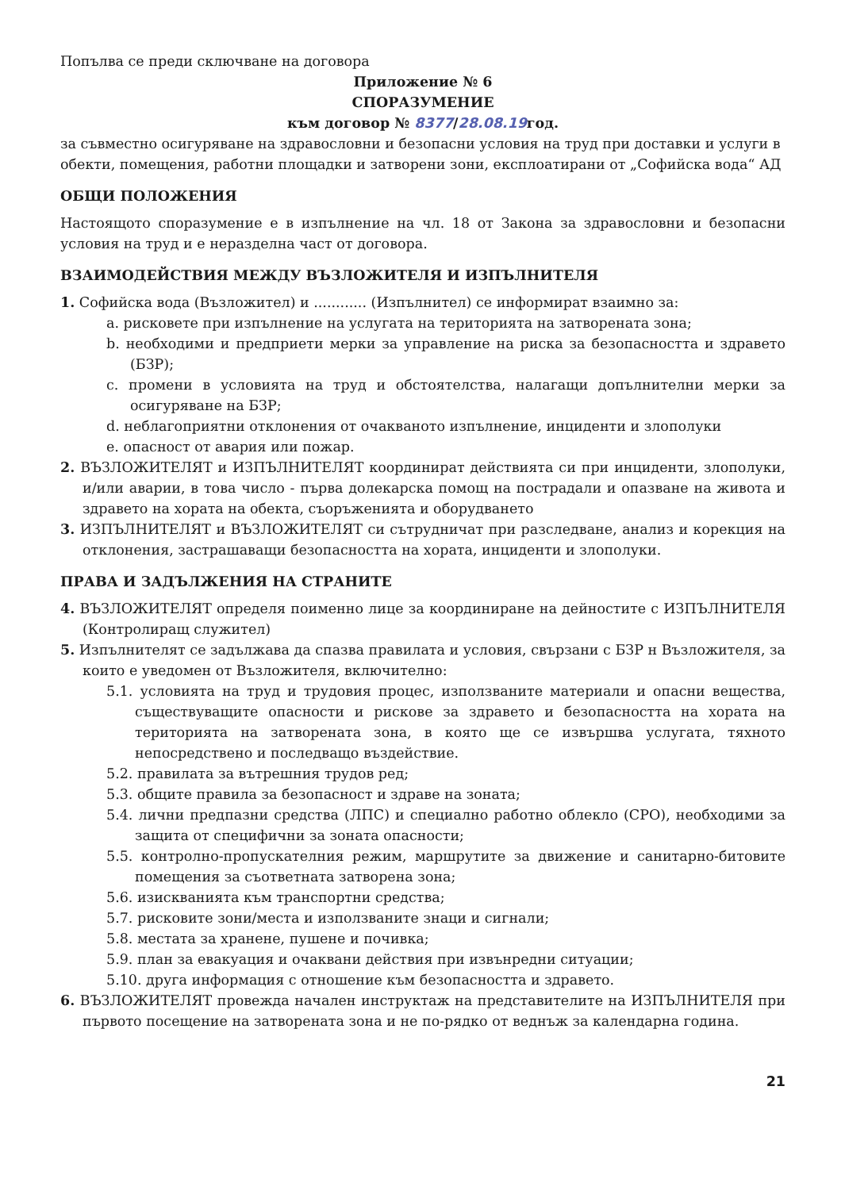Попълва се преди сключване на договора
Приложение № 6
СПОРАЗУМЕНИЕ
към договор № 8377/28.08.19год.
за съвместно осигуряване на здравословни и безопасни условия на труд при доставки и услуги в обекти, помещения, работни площадки и затворени зони, експлоатирани от „Софийска вода“ АД
ОБЩИ ПОЛОЖЕНИЯ
Настоящото споразумение е в изпълнение на чл. 18 от Закона за здравословни и безопасни условия на труд и е неразделна част от договора.
ВЗАИМОДЕЙСТВИЯ МЕЖДУ ВЪЗЛОЖИТЕЛЯ И ИЗПЪЛНИТЕЛЯ
1. Софийска вода (Възложител) и ............ (Изпълнител) се информират взаимно за:
a. рисковете при изпълнение на услугата на територията на затворената зона;
b. необходими и предприети мерки за управление на риска за безопасността и здравето (БЗР);
c. промени в условията на труд и обстоятелства, налагащи допълнителни мерки за осигуряване на БЗР;
d. неблагоприятни отклонения от очакваното изпълнение, инциденти и злополуки
e. опасност от авария или пожар.
2. ВЪЗЛОЖИТЕЛЯТ и ИЗПЪЛНИТЕЛЯТ координират действията си при инциденти, злополуки, и/или аварии, в това число - първа долекарска помощ на пострадали и опазване на живота и здравето на хората на обекта, съоръженията и оборудването
3. ИЗПЪЛНИТЕЛЯТ и ВЪЗЛОЖИТЕЛЯТ си сътрудничат при разследване, анализ и корекция на отклонения, застрашаващи безопасността на хората, инциденти и злополуки.
ПРАВА И ЗАДЪЛЖЕНИЯ НА СТРАНИТЕ
4. ВЪЗЛОЖИТЕЛЯТ определя поименно лице за координиране на дейностите с ИЗПЪЛНИТЕЛЯ (Контролиращ служител)
5. Изпълнителят се задължава да спазва правилата и условия, свързани с БЗР н Възложителя, за които е уведомен от Възложителя, включително:
5.1. условията на труд и трудовия процес, използваните материали и опасни вещества, съществуващите опасности и рискове за здравето и безопасността на хората на територията на затворената зона, в която ще се извършва услугата, тяхното непосредствено и последващо въздействие.
5.2. правилата за вътрешния трудов ред;
5.3. общите правила за безопасност и здраве на зоната;
5.4. лични предпазни средства (ЛПС) и специално работно облекло (СРО), необходими за защита от специфични за зоната опасности;
5.5. контролно-пропускателния режим, маршрутите за движение и санитарно-битовите помещения за съответната затворена зона;
5.6. изискванията към транспортни средства;
5.7. рисковите зони/места и използваните знаци и сигнали;
5.8. местата за хранене, пушене и почивка;
5.9. план за евакуация и очаквани действия при извънредни ситуации;
5.10. друга информация с отношение към безопасността и здравето.
6. ВЪЗЛОЖИТЕЛЯТ провежда начален инструктаж на представителите на ИЗПЪЛНИТЕЛЯ при първото посещение на затворената зона и не по-рядко от веднъж за календарна година.
21